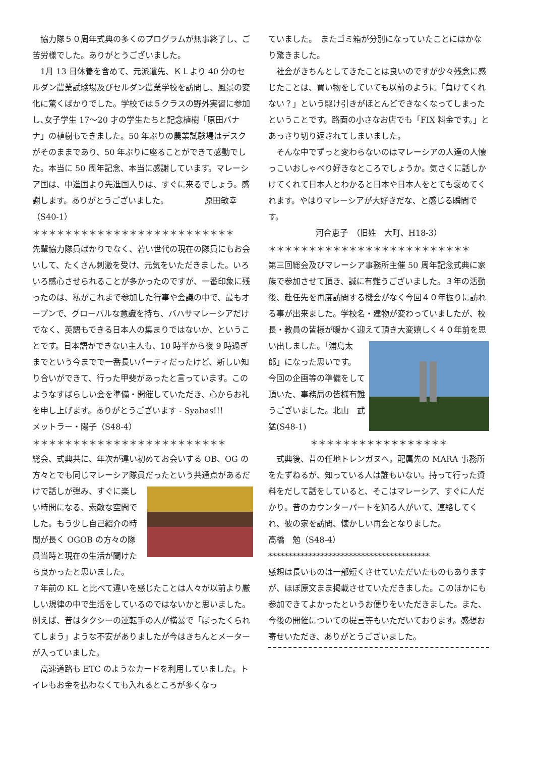協力隊５０周年式典の多くのプログラムが無事終了し、ご苦労様でした。ありがとうございました。
　1月 13 日休養を含めて、元派遣先、ＫＬより 40 分のセルダン農業試験場及びセルダン農業学校を訪問し、風景の変化に驚くばかりでした。学校では５クラスの野外実習に参加し､女子学生 17〜20 才の学生たちと記念植樹「原田バナナ」の植樹もできました。50 年ぶりの農業試験場はデスクがそのままであり、50 年ぶりに座ることができて感動でした。本当に 50 周年記念、本当に感謝しています。マレーシア国は、中進国より先進国入りは、すぐに来るでしょう。感謝します。ありがとうございました。　　　　　原田敏幸（S40-1）
＊＊＊＊＊＊＊＊＊＊＊＊＊＊＊＊＊＊＊＊＊＊＊＊＊
先輩協力隊員ばかりでなく、若い世代の現在の隊員にもお会いして、たくさん刺激を受け、元気をいただきました。いろいろ感心させられることが多かったのですが、一番印象に残ったのは、私がこれまで参加した行事や会議の中で、最もオープンで、グローバルな意識を持ち、バハサマレーシアだけでなく、英語もできる日本人の集まりではないか、ということです。日本語ができない主人も、10 時半から夜 9 時過ぎまでという今までで一番長いパーティだったけど、新しい知り合いができて、行った甲斐があったと言っています。このようなすばらしい会を準備・開催していただき、心からお礼を申し上げます。ありがとうございます - Syabas!!!　　　メットラー・陽子（S48-4）
＊＊＊＊＊＊＊＊＊＊＊＊＊＊＊＊＊＊＊＊＊＊＊＊
総会、式典共に、年次が違い初めてお会いする OB、OG の方々とでも同じマレーシア隊員だったという共通点があるだけで話しが弾み、すぐに楽しい時間になる、素敵な空間でした。もう少し自己紹介の時間が長く OGOB の方々の隊員当時と現在の生活が聞けたら良かったと思いました。
７年前の KL と比べて違いを感じたことは人々が以前より厳しい規律の中で生活をしているのではないかと思いました。例えば、昔はタクシーの運転手の人が横暴で「ぼったくられてしまう」ような不安がありましたが今はきちんとメーターが入っていました。
　高速道路も ETC のようなカードを利用していました。トイレもお金を払わなくても入れるところが多くなっ
ていました。　またゴミ箱が分別になっていたことにはかなり驚きました。
　社会がきちんとしてきたことは良いのですが少々残念に感じたことは、買い物をしていても以前のように「負けてくれない？」という駆け引きがほとんどできなくなってしまったということです。路面の小さなお店でも「FIX 料金です。」とあっさり切り返されてしまいました。
　そんな中でずっと変わらないのはマレーシアの人達の人懐っこいおしゃべり好きなところでしょうか。気さくに話しかけてくれて日本人とわかると日本や日本人をとても褒めてくれます。やはりマレーシアが大好きだな、と感じる瞬間です。
河合恵子　（旧姓　大町、H18-3）
＊＊＊＊＊＊＊＊＊＊＊＊＊＊＊＊＊＊＊＊＊＊＊＊＊
第三回総会及びマレーシア事務所主催 50 周年記念式典に家族で参加させて頂き、誠に有難うございました。３年の活動後、赴任先を再度訪問する機会がなく今回４０年振りに訪れる事が出来ました。学校名・建物が変わっていましたが、校長・教員の皆様が暖かく迎えて頂き大変嬉しく４０年前を思い出しました。「浦島太郎」になった思いです。
今回の企画等の準備をして頂いた、事務局の皆様有難うございました。北山　武猛(S48-1)
＊＊＊＊＊＊＊＊＊＊＊＊＊＊＊＊＊
　式典後、昔の任地トレンガヌへ。配属先の MARA 事務所をたずねるが、知っている人は誰もいない。持って行った資料をだして話をしていると、そこはマレーシア、すぐに人だかり。昔のカウンターパートを知る人がいて、連絡してくれ、彼の家を訪問、懐かしい再会となりました。　　　　　　高橋　勉（S48-4）
****************************************
感想は長いものは一部短くさせていただいたものもありますが、ほぼ原文まま掲載させていただきました。このほかにも参加できてよかったというお便りをいただきました。また、今後の開催についての提言等もいただいております。感想お寄せいただき、ありがとうございました。